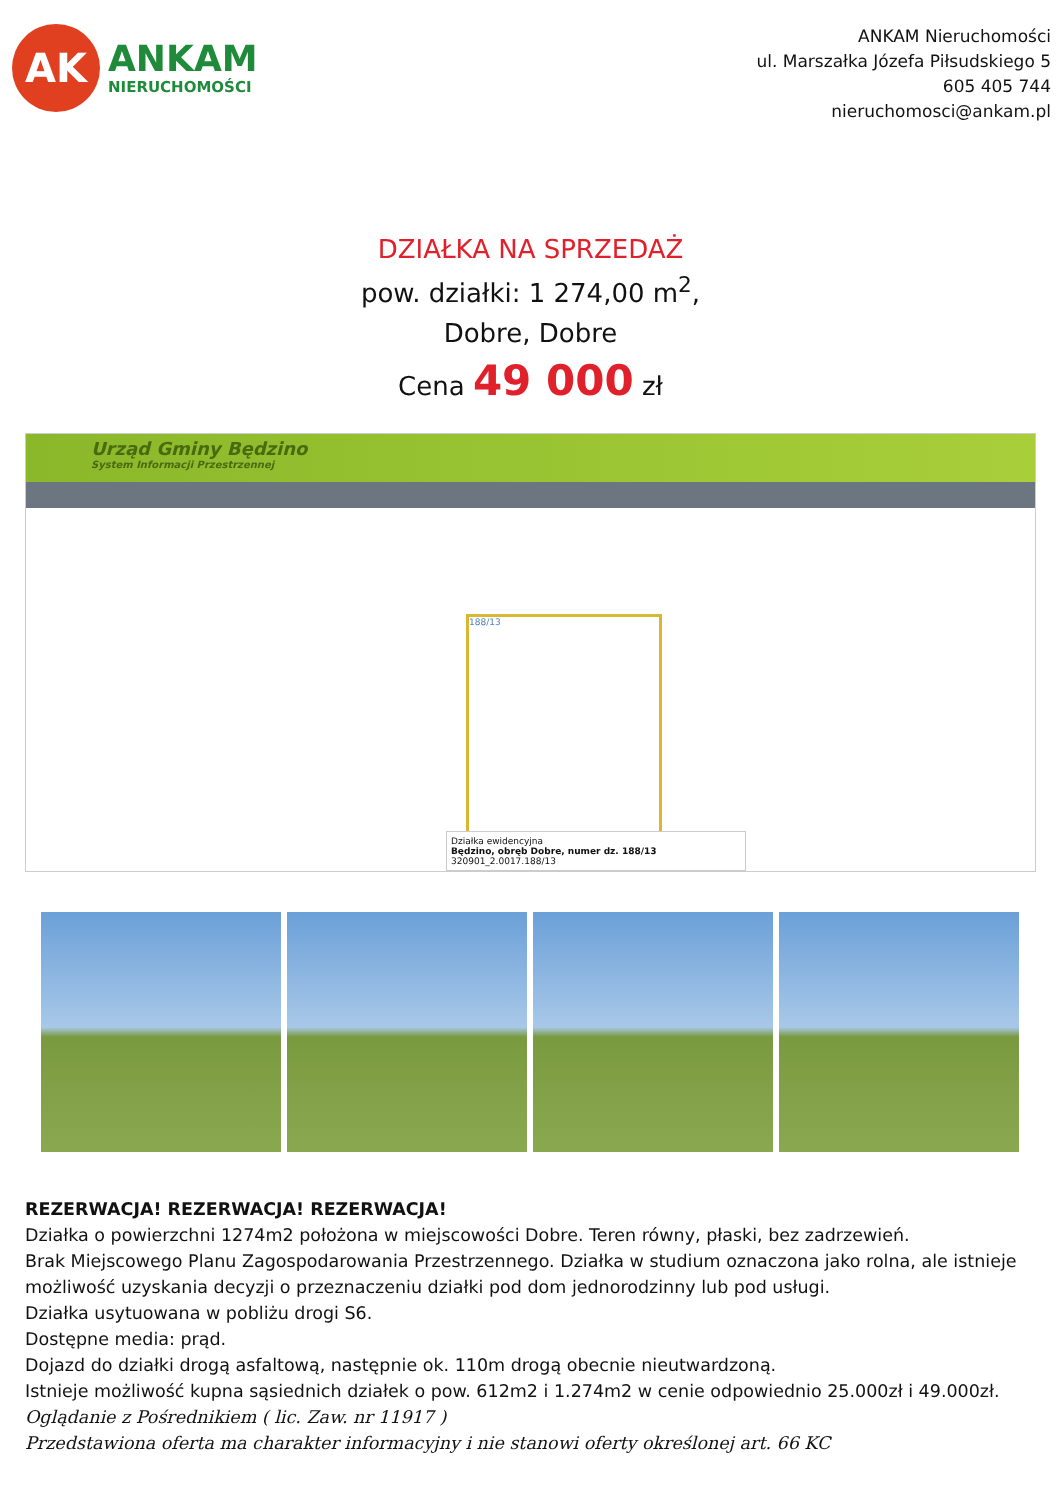AK
ANKAM
NIERUCHOMOŚCI
ANKAM Nieruchomości
ul. Marszałka Józefa Piłsudskiego 5
605 405 744
nieruchomosci@ankam.pl
DZIAŁKA NA SPRZEDAŻ
pow. działki: 1 274,00 m<sup>2</sup>,
Dobre, Dobre
Cena 49 000 zł
Urząd Gminy Będzino
System Informacji Przestrzennej
188/13
Działka ewidencyjna
Będzino, obręb Dobre, numer dz. 188/13
320901_2.0017.188/13
REZERWACJA! REZERWACJA! REZERWACJA!
Działka o powierzchni 1274m2 położona w miejscowości Dobre. Teren równy, płaski, bez zadrzewień.
Brak Miejscowego Planu Zagospodarowania Przestrzennego. Działka w studium oznaczona jako rolna, ale istnieje możliwość uzyskania decyzji o przeznaczeniu działki pod dom jednorodzinny lub pod usługi.
Działka usytuowana w pobliżu drogi S6.
Dostępne media: prąd.
Dojazd do działki drogą asfaltową, następnie ok. 110m drogą obecnie nieutwardzoną.
Istnieje możliwość kupna sąsiednich działek o pow. 612m2 i 1.274m2 w cenie odpowiednio 25.000zł i 49.000zł.
Oglądanie z Pośrednikiem ( lic. Zaw. nr 11917 )
Przedstawiona oferta ma charakter informacyjny i nie stanowi oferty określonej art. 66 KC